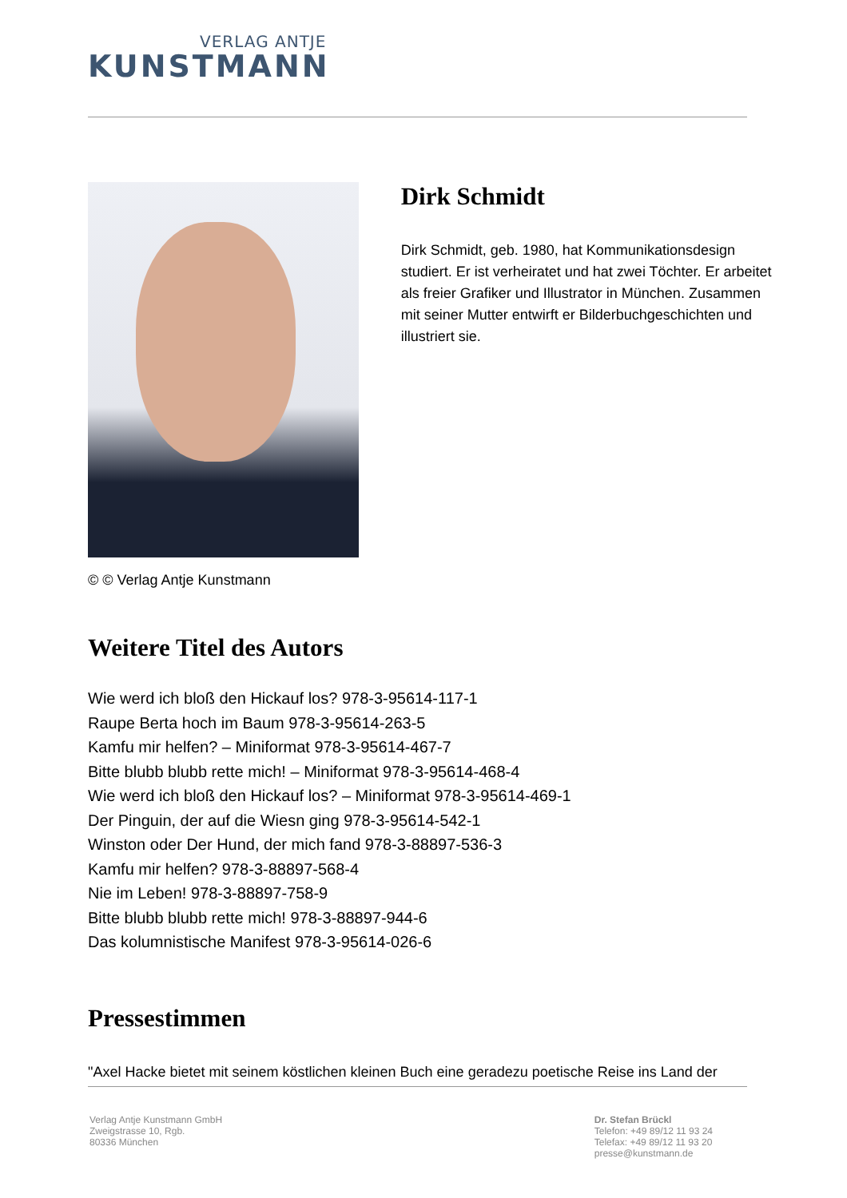VERLAG ANTJE
KUNSTMANN
Dirk Schmidt
Dirk Schmidt, geb. 1980, hat Kommunikationsdesign studiert. Er ist verheiratet und hat zwei Töchter. Er arbeitet als freier Grafiker und Illustrator in München. Zusammen mit seiner Mutter entwirft er Bilderbuchgeschichten und illustriert sie.
© © Verlag Antje Kunstmann
Weitere Titel des Autors
Wie werd ich bloß den Hickauf los? 978-3-95614-117-1
Raupe Berta hoch im Baum 978-3-95614-263-5
Kamfu mir helfen? – Miniformat 978-3-95614-467-7
Bitte blubb blubb rette mich! – Miniformat 978-3-95614-468-4
Wie werd ich bloß den Hickauf los? – Miniformat 978-3-95614-469-1
Der Pinguin, der auf die Wiesn ging 978-3-95614-542-1
Winston oder Der Hund, der mich fand 978-3-88897-536-3
Kamfu mir helfen? 978-3-88897-568-4
Nie im Leben! 978-3-88897-758-9
Bitte blubb blubb rette mich! 978-3-88897-944-6
Das kolumnistische Manifest 978-3-95614-026-6
Pressestimmen
"Axel Hacke bietet mit seinem köstlichen kleinen Buch eine geradezu poetische Reise ins Land der
Verlag Antje Kunstmann GmbH
Zweigstrasse 10, Rgb.
80336 München
Dr. Stefan Brückl
Telefon: +49 89/12 11 93 24
Telefax: +49 89/12 11 93 20
presse@kunstmann.de